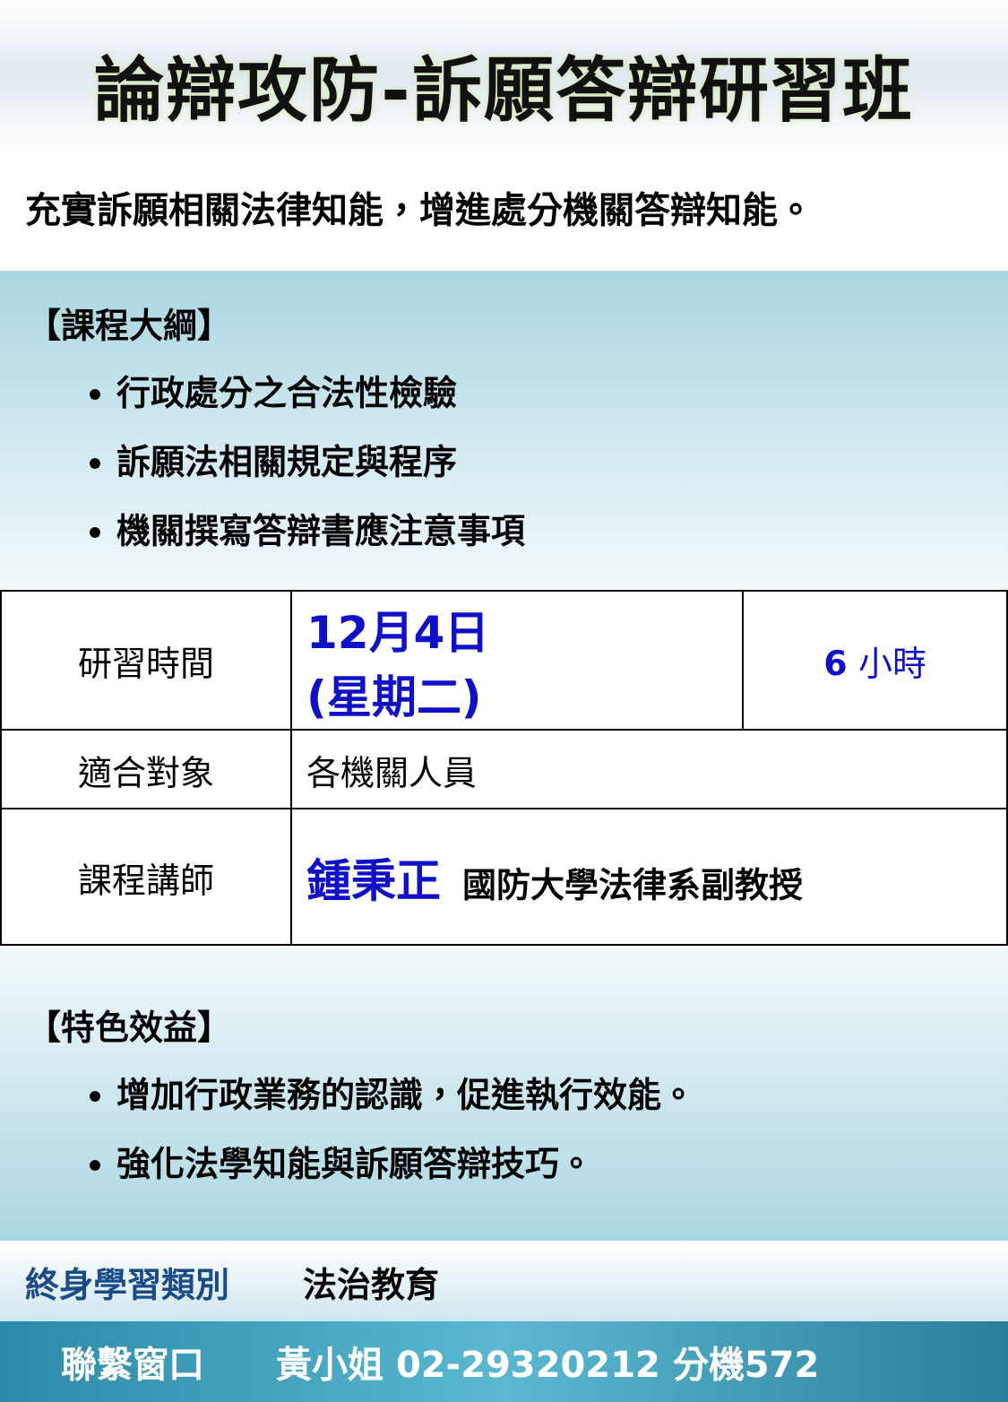論辯攻防-訴願答辯研習班
充實訴願相關法律知能，增進處分機關答辯知能。
【課程大綱】
行政處分之合法性檢驗
訴願法相關規定與程序
機關撰寫答辯書應注意事項
| 研習時間 | 12月4日 (星期二) | 6 小時 |
| 適合對象 | 各機關人員 | |
| 課程講師 | 鍾秉正 國防大學法律系副教授 | |
【特色效益】
增加行政業務的認識，促進執行效能。
強化法學知能與訴願答辯技巧。
終身學習類別 法治教育
聯繫窗口 黃小姐 02-29320212 分機572